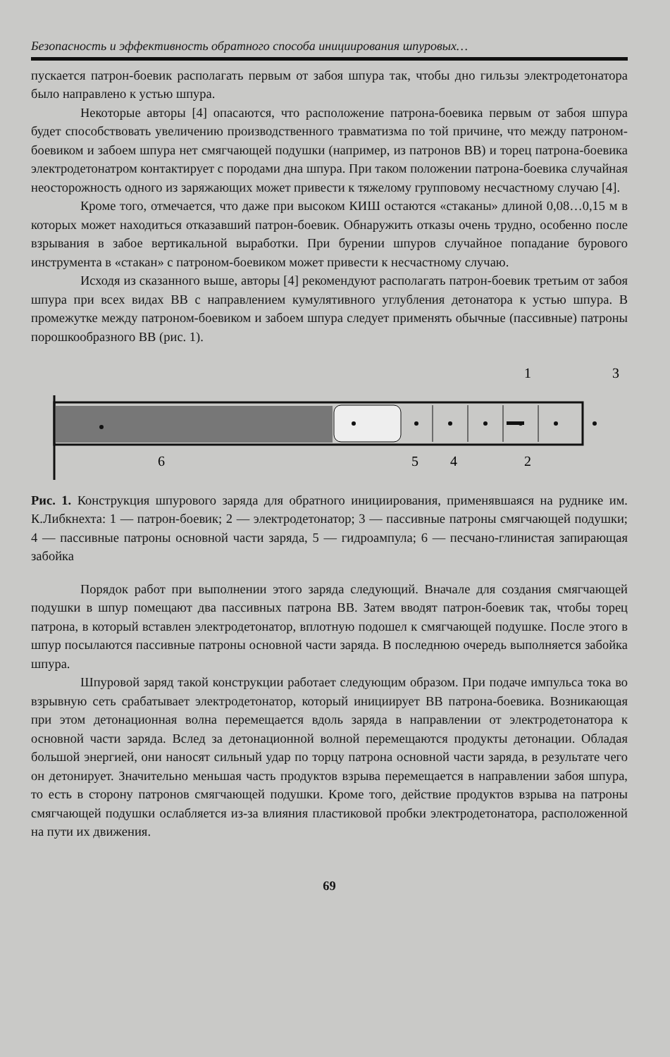Безопасность и эффективность обратного способа инициирования шпуровых…
пускается патрон-боевик располагать первым от забоя шпура так, чтобы дно гильзы электродетонатора было направлено к устью шпура.
Некоторые авторы [4] опасаются, что расположение патрона-боевика первым от забоя шпура будет способствовать увеличению производственного травматизма по той причине, что между патроном-боевиком и забоем шпура нет смягчающей подушки (например, из патронов ВВ) и торец патрона-боевика электродетонатром контактирует с породами дна шпура. При таком положении патрона-боевика случайная неосторожность одного из заряжающих может привести к тяжелому групповому несчастному случаю [4].
Кроме того, отмечается, что даже при высоком КИШ остаются «стаканы» длиной 0,08…0,15 м в которых может находиться отказавший патрон-боевик. Обнаружить отказы очень трудно, особенно после взрывания в забое вертикальной выработки. При бурении шпуров случайное попадание бурового инструмента в «стакан» с патроном-боевиком может привести к несчастному случаю.
Исходя из сказанного выше, авторы [4] рекомендуют располагать патрон-боевик третьим от забоя шпура при всех видах ВВ с направлением кумулятивного углубления детонатора к устью шпура. В промежутке между патроном-боевиком и забоем шпура следует применять обычные (пассивные) патроны порошкообразного ВВ (рис. 1).
1
3
6
5
4
2
Рис. 1. Конструкция шпурового заряда для обратного инициирования, применявшаяся на руднике им. К.Либкнехта: 1 — патрон-боевик; 2 — электродетонатор; 3 — пассивные патроны смягчающей подушки; 4 — пассивные патроны основной части заряда, 5 — гидроампула; 6 — песчано-глинистая запирающая забойка
Порядок работ при выполнении этого заряда следующий. Вначале для создания смягчающей подушки в шпур помещают два пассивных патрона ВВ. Затем вводят патрон-боевик так, чтобы торец патрона, в который вставлен электродетонатор, вплотную подошел к смягчающей подушке. После этого в шпур посылаются пассивные патроны основной части заряда. В последнюю очередь выполняется забойка шпура.
Шпуровой заряд такой конструкции работает следующим образом. При подаче импульса тока во взрывную сеть срабатывает электродетонатор, который инициирует ВВ патрона-боевика. Возникающая при этом детонационная волна перемещается вдоль заряда в направлении от электродетонатора к основной части заряда. Вслед за детонационной волной перемещаются продукты детонации. Обладая большой энергией, они наносят сильный удар по торцу патрона основной части заряда, в результате чего он детонирует. Значительно меньшая часть продуктов взрыва перемещается в направлении забоя шпура, то есть в сторону патронов смягчающей подушки. Кроме того, действие продуктов взрыва на патроны смягчающей подушки ослабляется из-за влияния пластиковой пробки электродетонатора, расположенной на пути их движения.
69